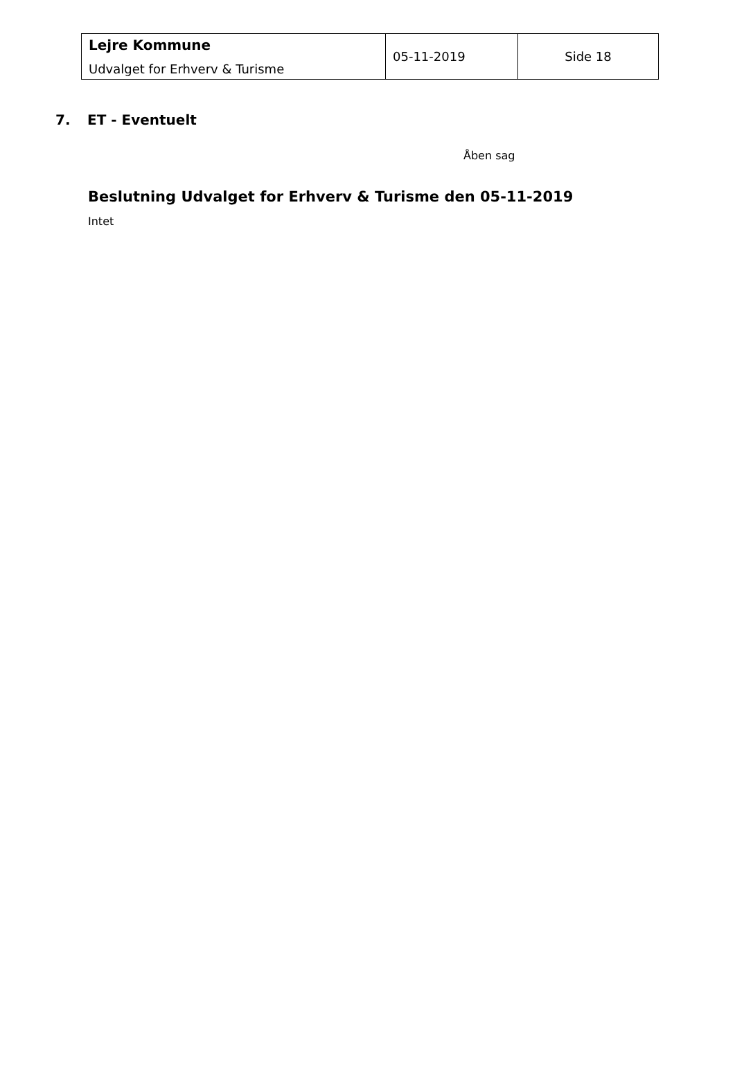| Lejre Kommune Udvalget for Erhverv & Turisme | 05-11-2019 | Side 18 |
7. ET - Eventuelt
Åben sag
Beslutning Udvalget for Erhverv & Turisme den 05-11-2019
Intet